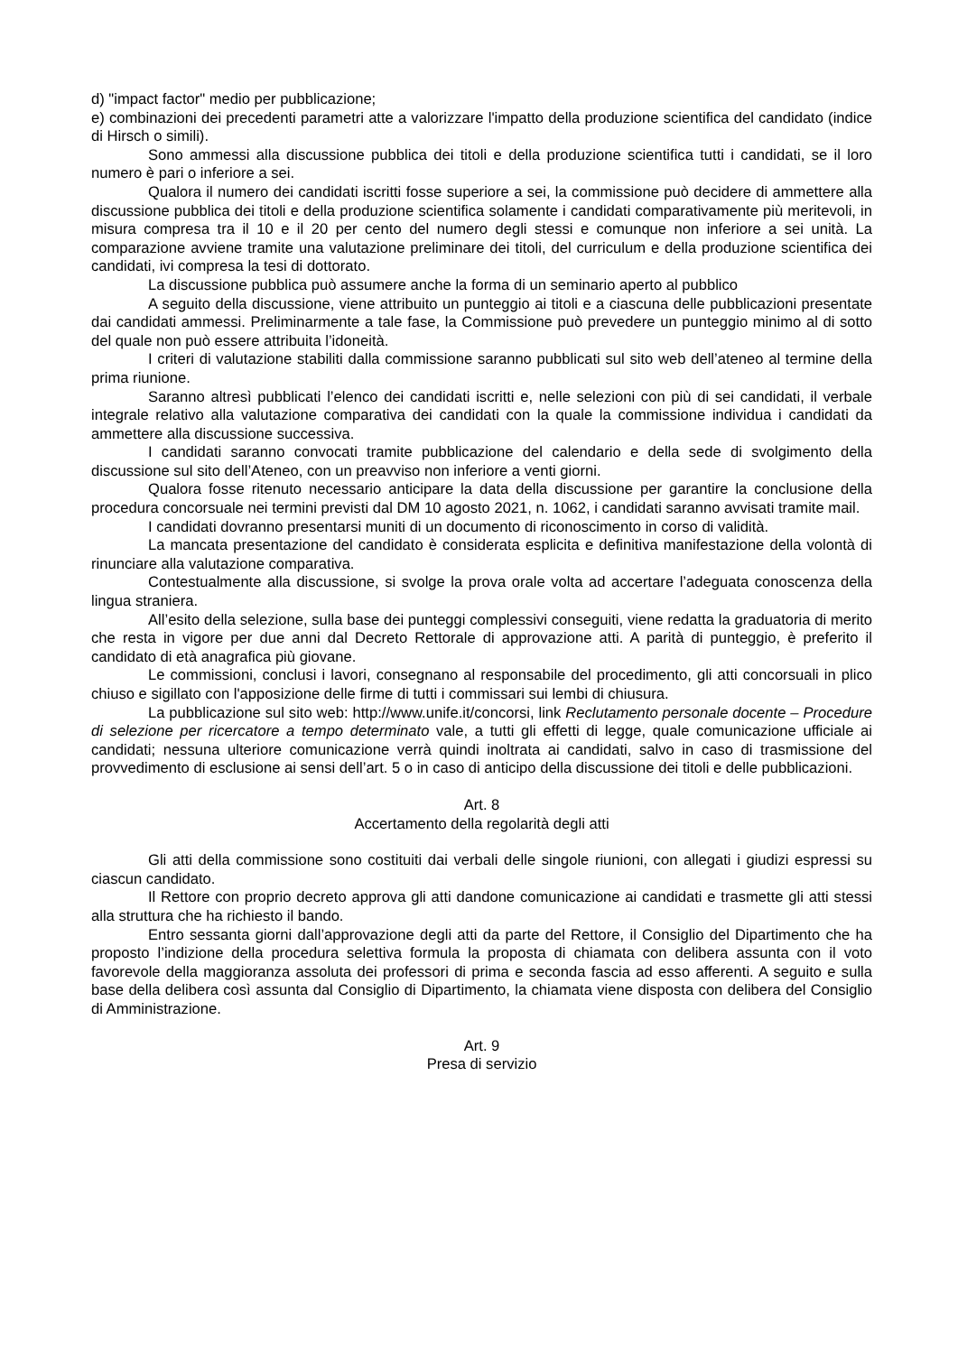d) "impact factor" medio per pubblicazione;
e) combinazioni dei precedenti parametri atte a valorizzare l'impatto della produzione scientifica del candidato (indice di Hirsch o simili).
Sono ammessi alla discussione pubblica dei titoli e della produzione scientifica tutti i candidati, se il loro numero è pari o inferiore a sei.
Qualora il numero dei candidati iscritti fosse superiore a sei, la commissione può decidere di ammettere alla discussione pubblica dei titoli e della produzione scientifica solamente i candidati comparativamente più meritevoli, in misura compresa tra il 10 e il 20 per cento del numero degli stessi e comunque non inferiore a sei unità. La comparazione avviene tramite una valutazione preliminare dei titoli, del curriculum e della produzione scientifica dei candidati, ivi compresa la tesi di dottorato.
La discussione pubblica può assumere anche la forma di un seminario aperto al pubblico
A seguito della discussione, viene attribuito un punteggio ai titoli e a ciascuna delle pubblicazioni presentate dai candidati ammessi. Preliminarmente a tale fase, la Commissione può prevedere un punteggio minimo al di sotto del quale non può essere attribuita l’idoneità.
I criteri di valutazione stabiliti dalla commissione saranno pubblicati sul sito web dell’ateneo al termine della prima riunione.
Saranno altresì pubblicati l’elenco dei candidati iscritti e, nelle selezioni con più di sei candidati, il verbale integrale relativo alla valutazione comparativa dei candidati con la quale la commissione individua i candidati da ammettere alla discussione successiva.
I candidati saranno convocati tramite pubblicazione del calendario e della sede di svolgimento della discussione sul sito dell’Ateneo, con un preavviso non inferiore a venti giorni.
Qualora fosse ritenuto necessario anticipare la data della discussione per garantire la conclusione della procedura concorsuale nei termini previsti dal DM 10 agosto 2021, n. 1062, i candidati saranno avvisati tramite mail.
I candidati dovranno presentarsi muniti di un documento di riconoscimento in corso di validità.
La mancata presentazione del candidato è considerata esplicita e definitiva manifestazione della volontà di rinunciare alla valutazione comparativa.
Contestualmente alla discussione, si svolge la prova orale volta ad accertare l’adeguata conoscenza della lingua straniera.
All’esito della selezione, sulla base dei punteggi complessivi conseguiti, viene redatta la graduatoria di merito che resta in vigore per due anni dal Decreto Rettorale di approvazione atti. A parità di punteggio, è preferito il candidato di età anagrafica più giovane.
Le commissioni, conclusi i lavori, consegnano al responsabile del procedimento, gli atti concorsuali in plico chiuso e sigillato con l'apposizione delle firme di tutti i commissari sui lembi di chiusura.
La pubblicazione sul sito web: http://www.unife.it/concorsi, link Reclutamento personale docente – Procedure di selezione per ricercatore a tempo determinato vale, a tutti gli effetti di legge, quale comunicazione ufficiale ai candidati; nessuna ulteriore comunicazione verrà quindi inoltrata ai candidati, salvo in caso di trasmissione del provvedimento di esclusione ai sensi dell’art. 5 o in caso di anticipo della discussione dei titoli e delle pubblicazioni.
Art. 8
Accertamento della regolarità degli atti
Gli atti della commissione sono costituiti dai verbali delle singole riunioni, con allegati i giudizi espressi su ciascun candidato.
Il Rettore con proprio decreto approva gli atti dandone comunicazione ai candidati e trasmette gli atti stessi alla struttura che ha richiesto il bando.
Entro sessanta giorni dall’approvazione degli atti da parte del Rettore, il Consiglio del Dipartimento che ha proposto l’indizione della procedura selettiva formula la proposta di chiamata con delibera assunta con il voto favorevole della maggioranza assoluta dei professori di prima e seconda fascia ad esso afferenti. A seguito e sulla base della delibera così assunta dal Consiglio di Dipartimento, la chiamata viene disposta con delibera del Consiglio di Amministrazione.
Art. 9
Presa di servizio